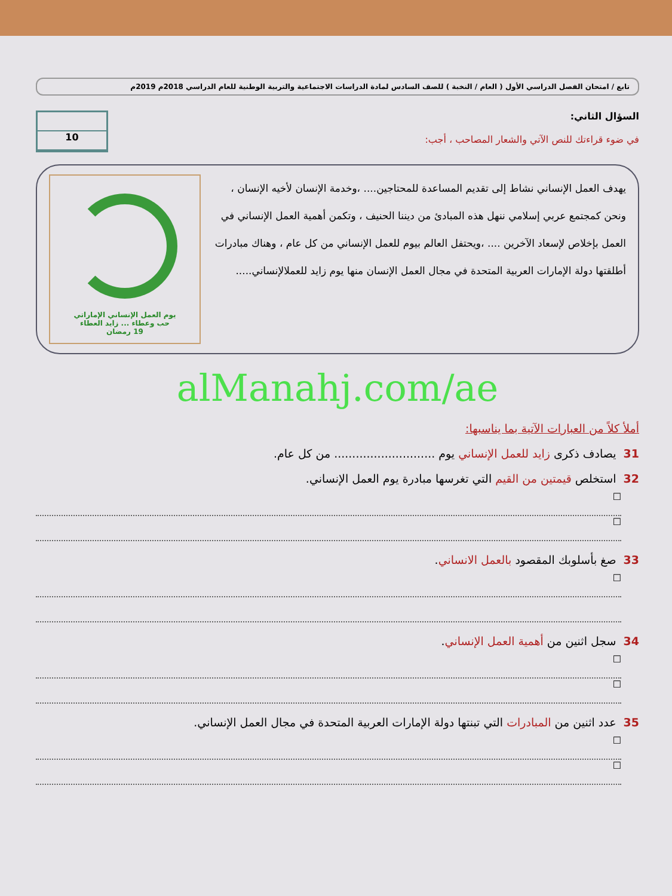تابع / امتحان الفصل الدراسي الأول ( العام / النخبة ) للصف السادس لمادة الدراسات الاجتماعية والتربية الوطنية للعام الدراسي 2018م 2019م
السؤال الثاني:
في ضوء قراءتك للنص الآتي والشعار المصاحب ، أجب:
10
يهدف العمل الإنساني نشاط إلى تقديم المساعدة للمحتاجين.... ،وخدمة الإنسان لأخيه الإنسان ، ونحن كمجتمع عربي إسلامي ننهل هذه المبادئ من ديننا الحنيف ، وتكمن أهمية العمل الإنساني في العمل بإخلاص لإسعاد الآخرين .... ،ويحتفل العالم بيوم للعمل الإنساني من كل عام ، وهناك مبادرات أطلقتها دولة الإمارات العربية المتحدة في مجال العمل الإنسان منها يوم زايد للعملالإنساني.....
يوم العمل الإنساني الإماراتي
حب وعطاء ... زايد العطاء
19 رمضان
alManahj.com/ae
أملأ كلاً من العبارات الآتية بما يناسبها:
31يصادف ذكرى زايد للعمل الإنساني يوم ............................ من كل عام.
32استخلص قيمتين من القيم التي تغرسها مبادرة يوم العمل الإنساني.
☐
☐
33صغ بأسلوبك المقصود بالعمل الانساني.
☐
34سجل اثنين من أهمية العمل الإنساني.
☐
☐
35عدد اثنين من المبادرات التي تبنتها دولة الإمارات العربية المتحدة في مجال العمل الإنساني.
☐
☐